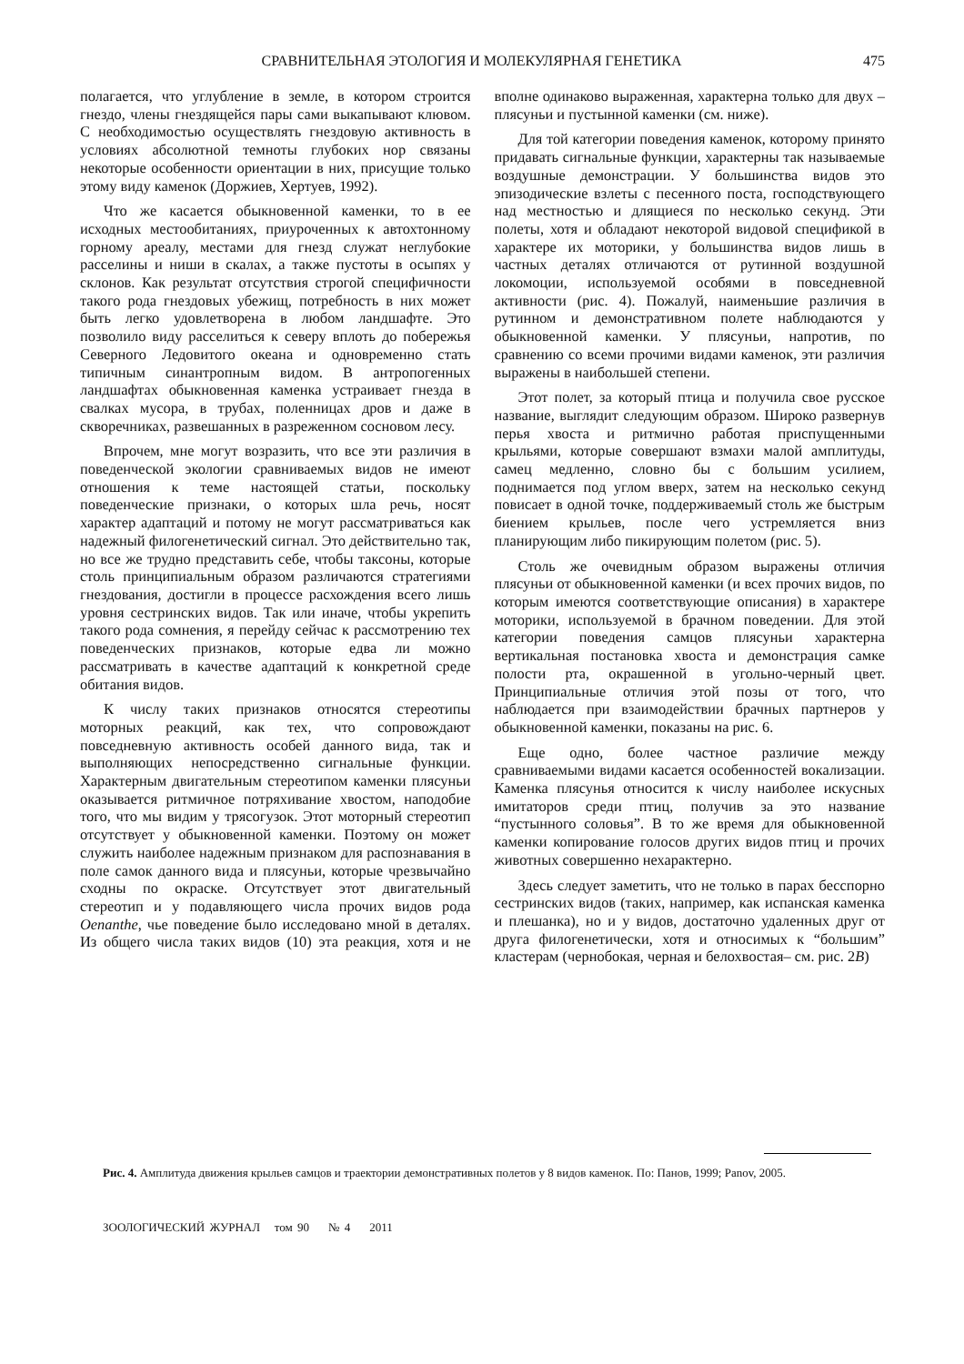СРАВНИТЕЛЬНАЯ ЭТОЛОГИЯ И МОЛЕКУЛЯРНАЯ ГЕНЕТИКА 475
полагается, что углубление в земле, в котором строится гнездо, члены гнездящейся пары сами выкапывают клювом. С необходимостью осуществлять гнездовую активность в условиях абсолютной темноты глубоких нор связаны некоторые особенности ориентации в них, присущие только этому виду каменок (Доржиев, Хертуев, 1992).
Что же касается обыкновенной каменки, то в ее исходных местообитаниях, приуроченных к автохтонному горному ареалу, местами для гнезд служат неглубокие расселины и ниши в скалах, а также пустоты в осыпях у склонов. Как результат отсутствия строгой специфичности такого рода гнездовых убежищ, потребность в них может быть легко удовлетворена в любом ландшафте. Это позволило виду расселиться к северу вплоть до побережья Северного Ледовитого океана и одновременно стать типичным синантропным видом. В антропогенных ландшафтах обыкновенная каменка устраивает гнезда в свалках мусора, в трубах, поленницах дров и даже в скворечниках, развешанных в разреженном сосновом лесу.
Впрочем, мне могут возразить, что все эти различия в поведенческой экологии сравниваемых видов не имеют отношения к теме настоящей статьи, поскольку поведенческие признаки, о которых шла речь, носят характер адаптаций и потому не могут рассматриваться как надежный филогенетический сигнал. Это действительно так, но все же трудно представить себе, чтобы таксоны, которые столь принципиальным образом различаются стратегиями гнездования, достигли в процессе расхождения всего лишь уровня сестринских видов. Так или иначе, чтобы укрепить такого рода сомнения, я перейду сейчас к рассмотрению тех поведенческих признаков, которые едва ли можно рассматривать в качестве адаптаций к конкретной среде обитания видов.
К числу таких признаков относятся стереотипы моторных реакций, как тех, что сопровождают повседневную активность особей данного вида, так и выполняющих непосредственно сигнальные функции. Характерным двигательным стереотипом каменки плясуньи оказывается ритмичное потряхивание хвостом, наподобие того, что мы видим у трясогузок. Этот моторный стереотип отсутствует у обыкновенной каменки. Поэтому он может служить наиболее надежным признаком для распознавания в поле самок данного вида и плясуньи, которые чрезвычайно сходны по окраске. Отсутствует этот двигательный стереотип и у подавляющего числа прочих видов рода Oenanthe, чье поведение было исследовано мной в деталях. Из общего числа таких видов (10) эта реакция, хотя и не вполне одинаково выраженная, характерна только для двух – плясуньи и пустынной каменки (см. ниже).
Для той категории поведения каменок, которому принято придавать сигнальные функции, характерны так называемые воздушные демонстрации. У большинства видов это эпизодические взлеты с песенного поста, господствующего над местностью и длящиеся по несколько секунд. Эти полеты, хотя и обладают некоторой видовой спецификой в характере их моторики, у большинства видов лишь в частных деталях отличаются от рутинной воздушной локомоции, используемой особями в повседневной активности (рис. 4). Пожалуй, наименьшие различия в рутинном и демонстративном полете наблюдаются у обыкновенной каменки. У плясуньи, напротив, по сравнению со всеми прочими видами каменок, эти различия выражены в наибольшей степени.
Этот полет, за который птица и получила свое русское название, выглядит следующим образом. Широко развернув перья хвоста и ритмично работая приспущенными крыльями, которые совершают взмахи малой амплитуды, самец медленно, словно бы с большим усилием, поднимается под углом вверх, затем на несколько секунд повисает в одной точке, поддерживаемый столь же быстрым биением крыльев, после чего устремляется вниз планирующим либо пикирующим полетом (рис. 5).
Столь же очевидным образом выражены отличия плясуньи от обыкновенной каменки (и всех прочих видов, по которым имеются соответствующие описания) в характере моторики, используемой в брачном поведении. Для этой категории поведения самцов плясуньи характерна вертикальная постановка хвоста и демонстрация самке полости рта, окрашенной в угольно-черный цвет. Принципиальные отличия этой позы от того, что наблюдается при взаимодействии брачных партнеров у обыкновенной каменки, показаны на рис. 6.
Еще одно, более частное различие между сравниваемыми видами касается особенностей вокализации. Каменка плясунья относится к числу наиболее искусных имитаторов среди птиц, получив за это название “пустынного соловья”. В то же время для обыкновенной каменки копирование голосов других видов птиц и прочих животных совершенно нехарактерно.
Здесь следует заметить, что не только в парах бесспорно сестринских видов (таких, например, как испанская каменка и плешанка), но и у видов, достаточно удаленных друг от друга филогенетически, хотя и относимых к “большим” кластерам (чернобокая, черная и белохвостая– см. рис. 2B)
Рис. 4. Амплитуда движения крыльев самцов и траектории демонстративных полетов у 8 видов каменок. По: Панов, 1999; Panov, 2005.
ЗООЛОГИЧЕСКИЙ ЖУРНАЛ том 90 № 4 2011